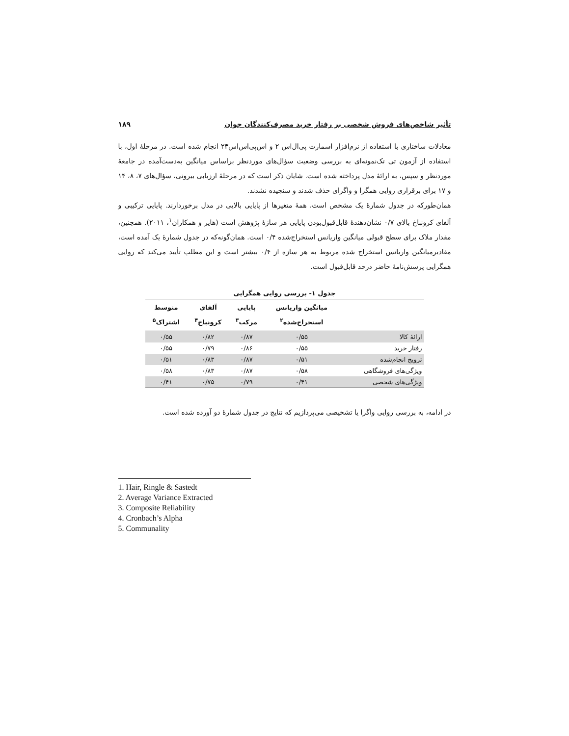تأثیر شاخص‌های فروش شخصی بر رفتار خرید مصرف‌کنندگان جوان ۱۸۹
معادلات ساختاری با استفاده از نرم‌افزار اسمارت پی‌ال‌اس ۲ و اس‌پی‌اس‌اس۲۳ انجام شده است. در مرحلهٔ اول، با استفاده از آزمون تی تک‌نمونه‌ای به بررسی وضعیت سؤال‌های موردنظر براساس میانگین به‌دست‌آمده در جامعهٔ موردنظر و سپس، به ارائهٔ مدل پرداخته شده است. شایان ذکر است که در مرحلهٔ ارزیابی بیرونی، سؤال‌های ۷، ۸، ۱۴ و ۱۷ برای برقراری روایی همگرا و واگرای حذف شدند و سنجیده نشدند.
همان‌طورکه در جدول شمارهٔ یک مشخص است، همهٔ متغیرها از پایایی بالایی در مدل برخوردارند. پایایی ترکیبی و آلفای کرونباخ بالای ۰/۷ نشان‌دهندهٔ قابل‌قبول‌بودن پایایی هر سازهٔ پژوهش است (هایر و همکاران<sup>۱</sup>، ۲۰۱۱). همچنین، مقدار ملاک برای سطح قبولی میانگین واریانس استخراج‌شده ۰/۴ است. همان‌گونه‌که در جدول شمارهٔ یک آمده است، مقادیرمیانگین واریانس استخراج شده مربوط به هر سازه از ۰/۴ بیشتر است و این مطلب تأیید می‌کند که روایی همگرایی پرسش‌نامهٔ حاضر درحد قابل‌قبول است.
جدول ۱- بررسی روایی همگرایی
| | میانگین واریانس استخراج‌شده<sup>۲</sup> | پایایی مرکب<sup>۳</sup> | آلفای کرونباخ<sup>۴</sup> | متوسط اشتراک<sup>۵</sup> |
| --- | --- | --- | --- | --- |
| ارائهٔ کالا | ۰/۵۵ | ۰/۸۷ | ۰/۸۲ | ۰/۵۵ |
| رفتار خرید | ۰/۵۵ | ۰/۸۶ | ۰/۷۹ | ۰/۵۵ |
| ترویج انجام‌شده | ۰/۵۱ | ۰/۸۷ | ۰/۸۳ | ۰/۵۱ |
| ویژگی‌های فروشگاهی | ۰/۵۸ | ۰/۸۷ | ۰/۸۳ | ۰/۵۸ |
| ویژگی‌های شخصی | ۰/۴۱ | ۰/۷۹ | ۰/۷۵ | ۰/۴۱ |
در ادامه، به بررسی روایی واگرا یا تشخیصی می‌پردازیم که نتایج در جدول شمارهٔ دو آورده شده است.
1. Hair, Ringle & Sastedt
2. Average Variance Extracted
3. Composite Reliability
4. Cronbach’s Alpha
5. Communality